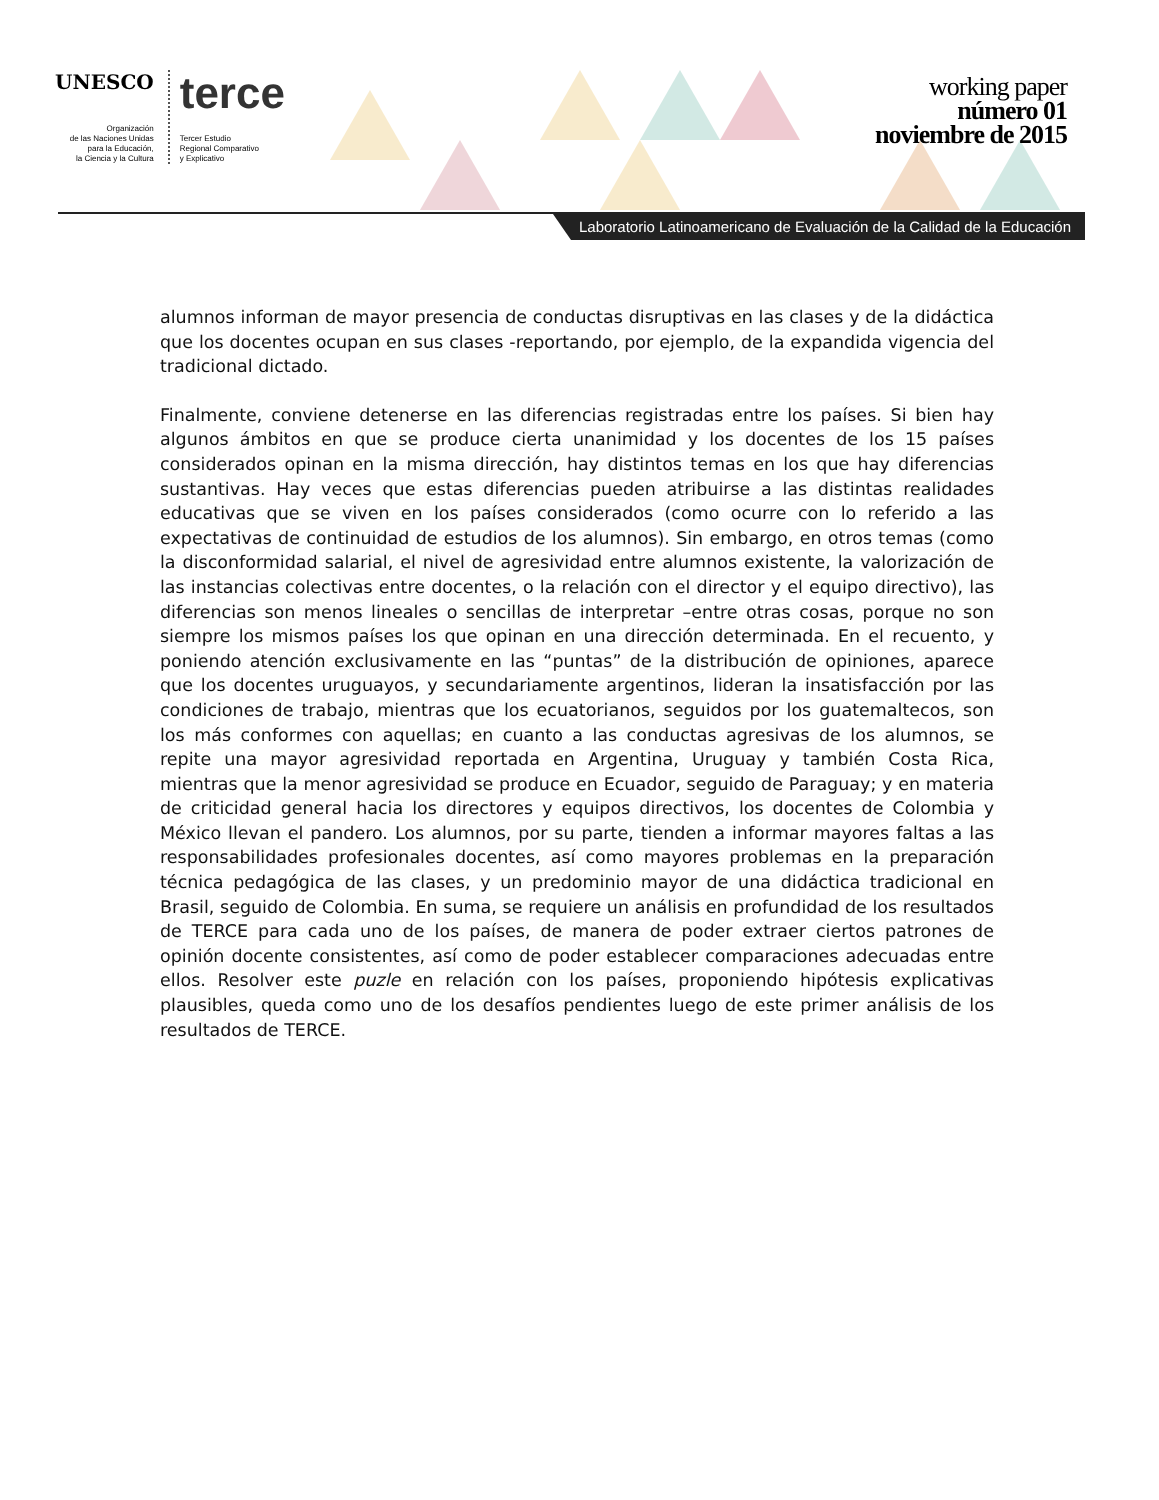UNESCO
Organización
de las Naciones Unidas
para la Educación,
la Ciencia y la Cultura
terce
Tercer Estudio
Regional Comparativo
y Explicativo
working paper
número 01
noviembre de 2015
Laboratorio Latinoamericano de Evaluación de la Calidad de la Educación
alumnos informan de mayor presencia de conductas disruptivas en las clases y de la didáctica que los docentes ocupan en sus clases -reportando, por ejemplo, de la expandida vigencia del tradicional dictado.
Finalmente, conviene detenerse en las diferencias registradas entre los países. Si bien hay algunos ámbitos en que se produce cierta unanimidad y los docentes de los 15 países considerados opinan en la misma dirección, hay distintos temas en los que hay diferencias sustantivas. Hay veces que estas diferencias pueden atribuirse a las distintas realidades educativas que se viven en los países considerados (como ocurre con lo referido a las expectativas de continuidad de estudios de los alumnos). Sin embargo, en otros temas (como la disconformidad salarial, el nivel de agresividad entre alumnos existente, la valorización de las instancias colectivas entre docentes, o la relación con el director y el equipo directivo), las diferencias son menos lineales o sencillas de interpretar –entre otras cosas, porque no son siempre los mismos países los que opinan en una dirección determinada. En el recuento, y poniendo atención exclusivamente en las “puntas” de la distribución de opiniones, aparece que los docentes uruguayos, y secundariamente argentinos, lideran la insatisfacción por las condiciones de trabajo, mientras que los ecuatorianos, seguidos por los guatemaltecos, son los más conformes con aquellas; en cuanto a las conductas agresivas de los alumnos, se repite una mayor agresividad reportada en Argentina, Uruguay y también Costa Rica, mientras que la menor agresividad se produce en Ecuador, seguido de Paraguay; y en materia de criticidad general hacia los directores y equipos directivos, los docentes de Colombia y México llevan el pandero. Los alumnos, por su parte, tienden a informar mayores faltas a las responsabilidades profesionales docentes, así como mayores problemas en la preparación técnica pedagógica de las clases, y un predominio mayor de una didáctica tradicional en Brasil, seguido de Colombia. En suma, se requiere un análisis en profundidad de los resultados de TERCE para cada uno de los países, de manera de poder extraer ciertos patrones de opinión docente consistentes, así como de poder establecer comparaciones adecuadas entre ellos. Resolver este puzle en relación con los países, proponiendo hipótesis explicativas plausibles, queda como uno de los desafíos pendientes luego de este primer análisis de los resultados de TERCE.